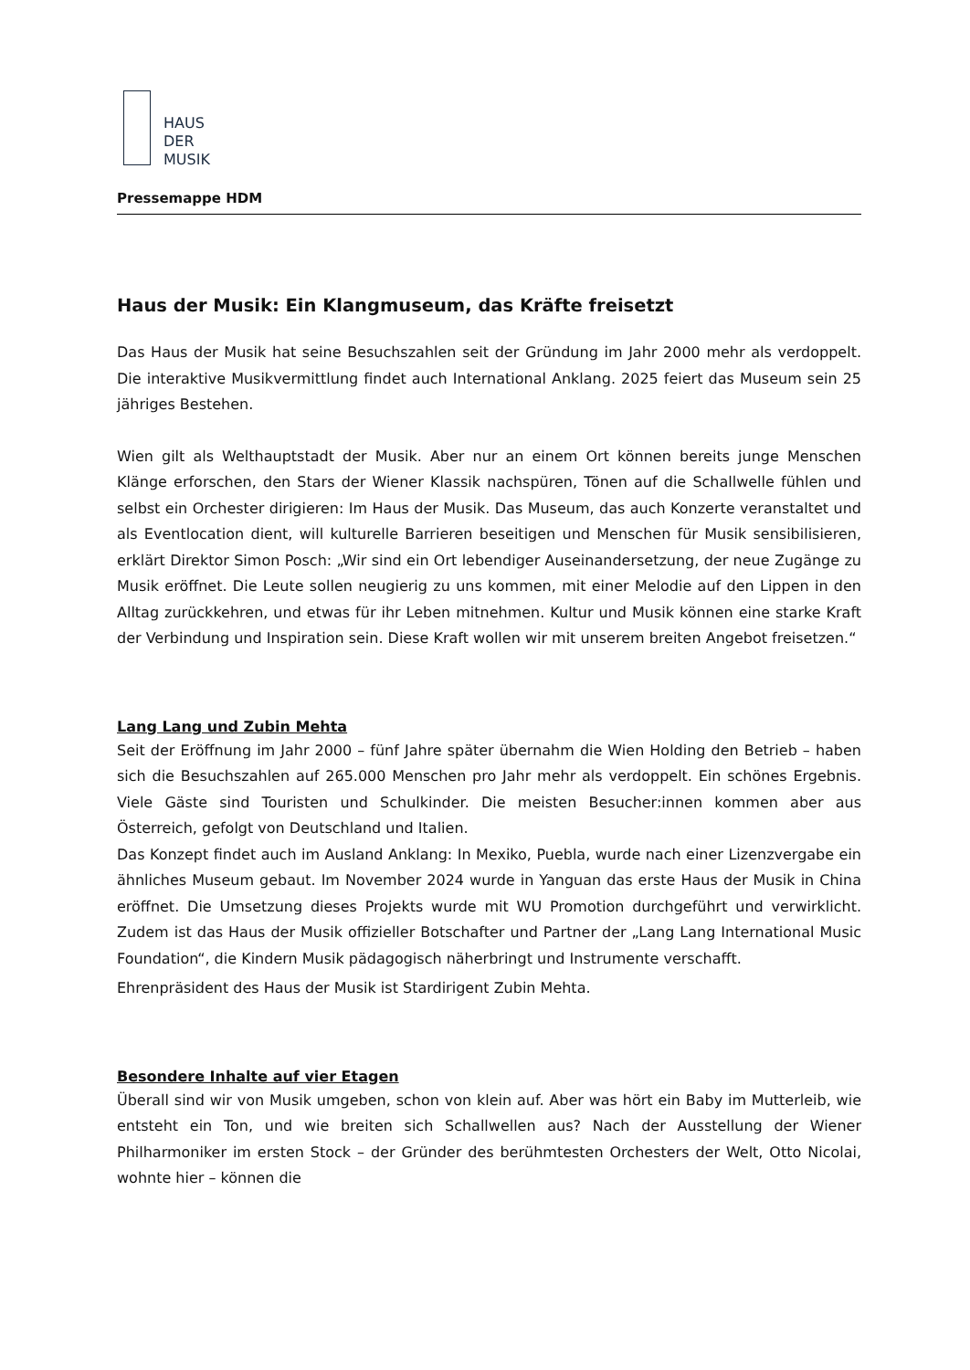HAUS
DER
MUSIK
Pressemappe HDM
Haus der Musik: Ein Klangmuseum, das Kräfte freisetzt
Das Haus der Musik hat seine Besuchszahlen seit der Gründung im Jahr 2000 mehr als verdoppelt. Die interaktive Musikvermittlung findet auch International Anklang. 2025 feiert das Museum sein 25 jähriges Bestehen.
Wien gilt als Welthauptstadt der Musik. Aber nur an einem Ort können bereits junge Menschen Klänge erforschen, den Stars der Wiener Klassik nachspüren, Tönen auf die Schallwelle fühlen und selbst ein Orchester dirigieren: Im Haus der Musik. Das Museum, das auch Konzerte veranstaltet und als Eventlocation dient, will kulturelle Barrieren beseitigen und Menschen für Musik sensibilisieren, erklärt Direktor Simon Posch: „Wir sind ein Ort lebendiger Auseinandersetzung, der neue Zugänge zu Musik eröffnet. Die Leute sollen neugierig zu uns kommen, mit einer Melodie auf den Lippen in den Alltag zurückkehren, und etwas für ihr Leben mitnehmen. Kultur und Musik können eine starke Kraft der Verbindung und Inspiration sein. Diese Kraft wollen wir mit unserem breiten Angebot freisetzen.“
Lang Lang und Zubin Mehta
Seit der Eröffnung im Jahr 2000 – fünf Jahre später übernahm die Wien Holding den Betrieb – haben sich die Besuchszahlen auf 265.000 Menschen pro Jahr mehr als verdoppelt. Ein schönes Ergebnis. Viele Gäste sind Touristen und Schulkinder. Die meisten Besucher:innen kommen aber aus Österreich, gefolgt von Deutschland und Italien.
Das Konzept findet auch im Ausland Anklang: In Mexiko, Puebla, wurde nach einer Lizenzvergabe ein ähnliches Museum gebaut. Im November 2024 wurde in Yanguan das erste Haus der Musik in China eröffnet. Die Umsetzung dieses Projekts wurde mit WU Promotion durchgeführt und verwirklicht. Zudem ist das Haus der Musik offizieller Botschafter und Partner der „Lang Lang International Music Foundation“, die Kindern Musik pädagogisch näherbringt und Instrumente verschafft.
Ehrenpräsident des Haus der Musik ist Stardirigent Zubin Mehta.
Besondere Inhalte auf vier Etagen
Überall sind wir von Musik umgeben, schon von klein auf. Aber was hört ein Baby im Mutterleib, wie entsteht ein Ton, und wie breiten sich Schallwellen aus? Nach der Ausstellung der Wiener Philharmoniker im ersten Stock – der Gründer des berühmtesten Orchesters der Welt, Otto Nicolai, wohnte hier – können die